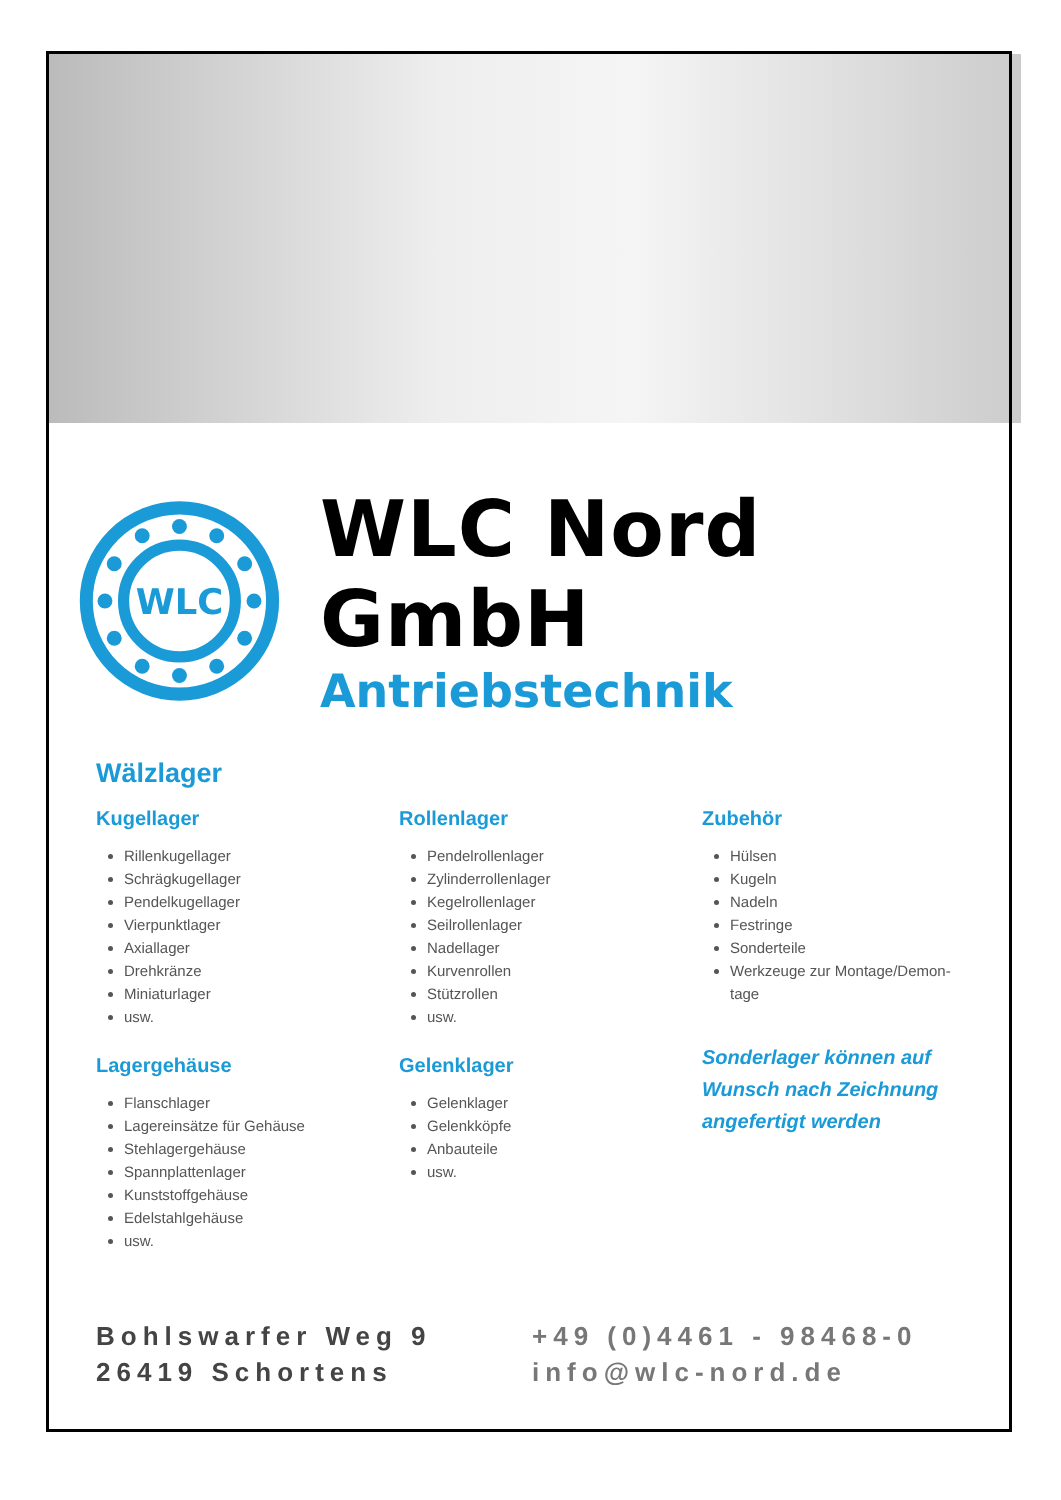WLC
WLC Nord GmbH
Antriebstechnik
Wälzlager
Kugellager
Rillenkugellager
Schrägkugellager
Pendelkugellager
Vierpunktlager
Axiallager
Drehkränze
Miniaturlager
usw.
Lagergehäuse
Flanschlager
Lagereinsätze für Gehäuse
Stehlagergehäuse
Spannplattenlager
Kunststoffgehäuse
Edelstahlgehäuse
usw.
Rollenlager
Pendelrollenlager
Zylinderrollenlager
Kegelrollenlager
Seilrollenlager
Nadellager
Kurvenrollen
Stützrollen
usw.
Gelenklager
Gelenklager
Gelenkköpfe
Anbauteile
usw.
Zubehör
Hülsen
Kugeln
Nadeln
Festringe
Sonderteile
Werkzeuge zur Montage/Demon-tage
Sonderlager können auf Wunsch nach Zeichnung angefertigt werden
Bohlswarfer Weg 9
26419 Schortens
+49 (0)4461 - 98468-0
info@wlc-nord.de